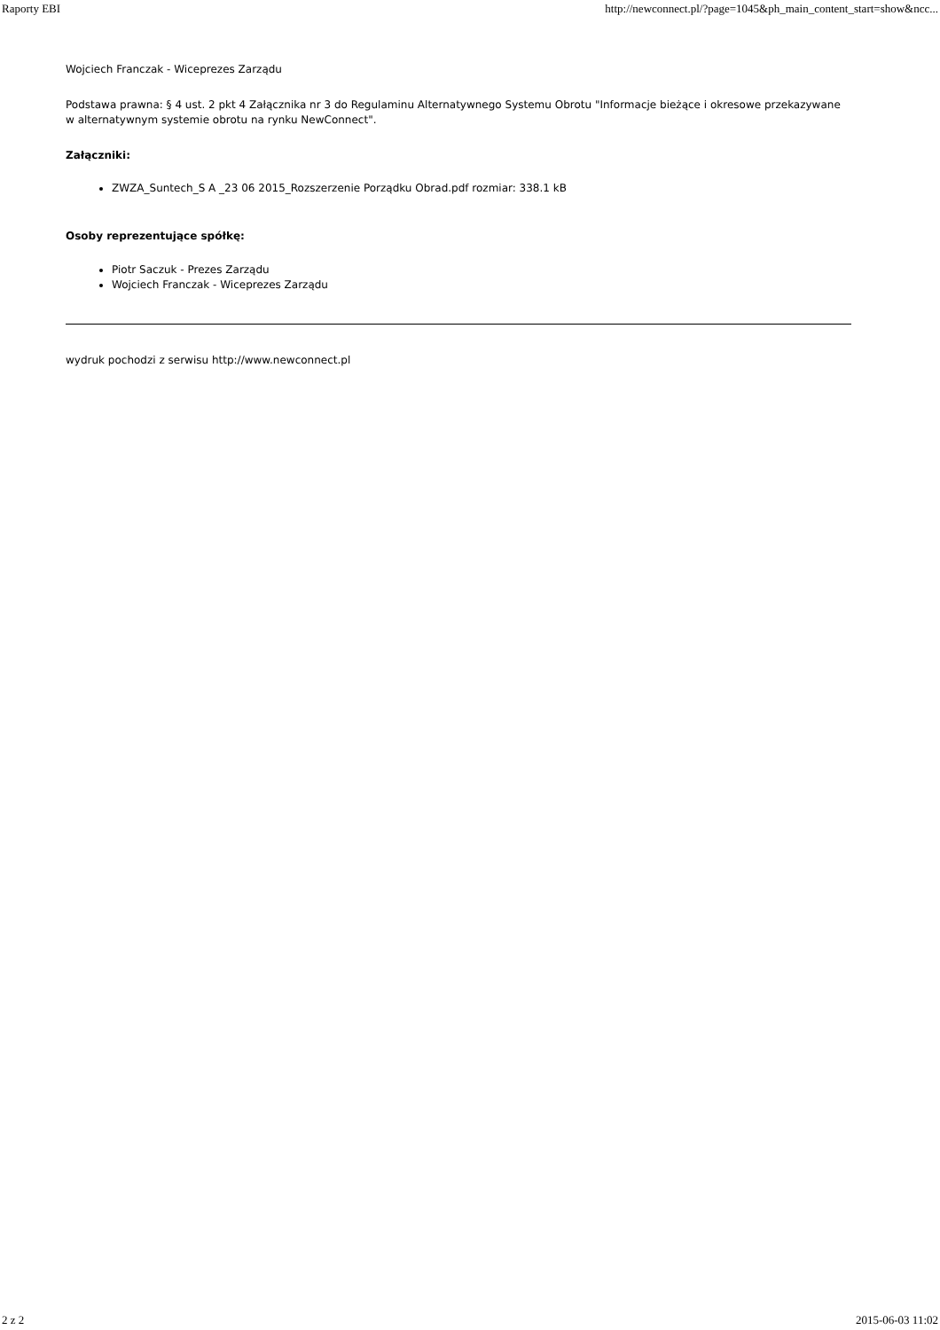Raporty EBI http://newconnect.pl/?page=1045&ph_main_content_start=show&ncc...
Wojciech Franczak - Wiceprezes Zarządu
Podstawa prawna: § 4 ust. 2 pkt 4 Załącznika nr 3 do Regulaminu Alternatywnego Systemu Obrotu "Informacje bieżące i okresowe przekazywane w alternatywnym systemie obrotu na rynku NewConnect".
Załączniki:
ZWZA_Suntech_S A _23 06 2015_Rozszerzenie Porządku Obrad.pdf rozmiar: 338.1 kB
Osoby reprezentujące spółkę:
Piotr Saczuk - Prezes Zarządu
Wojciech Franczak - Wiceprezes Zarządu
wydruk pochodzi z serwisu http://www.newconnect.pl
2 z 2 2015-06-03 11:02